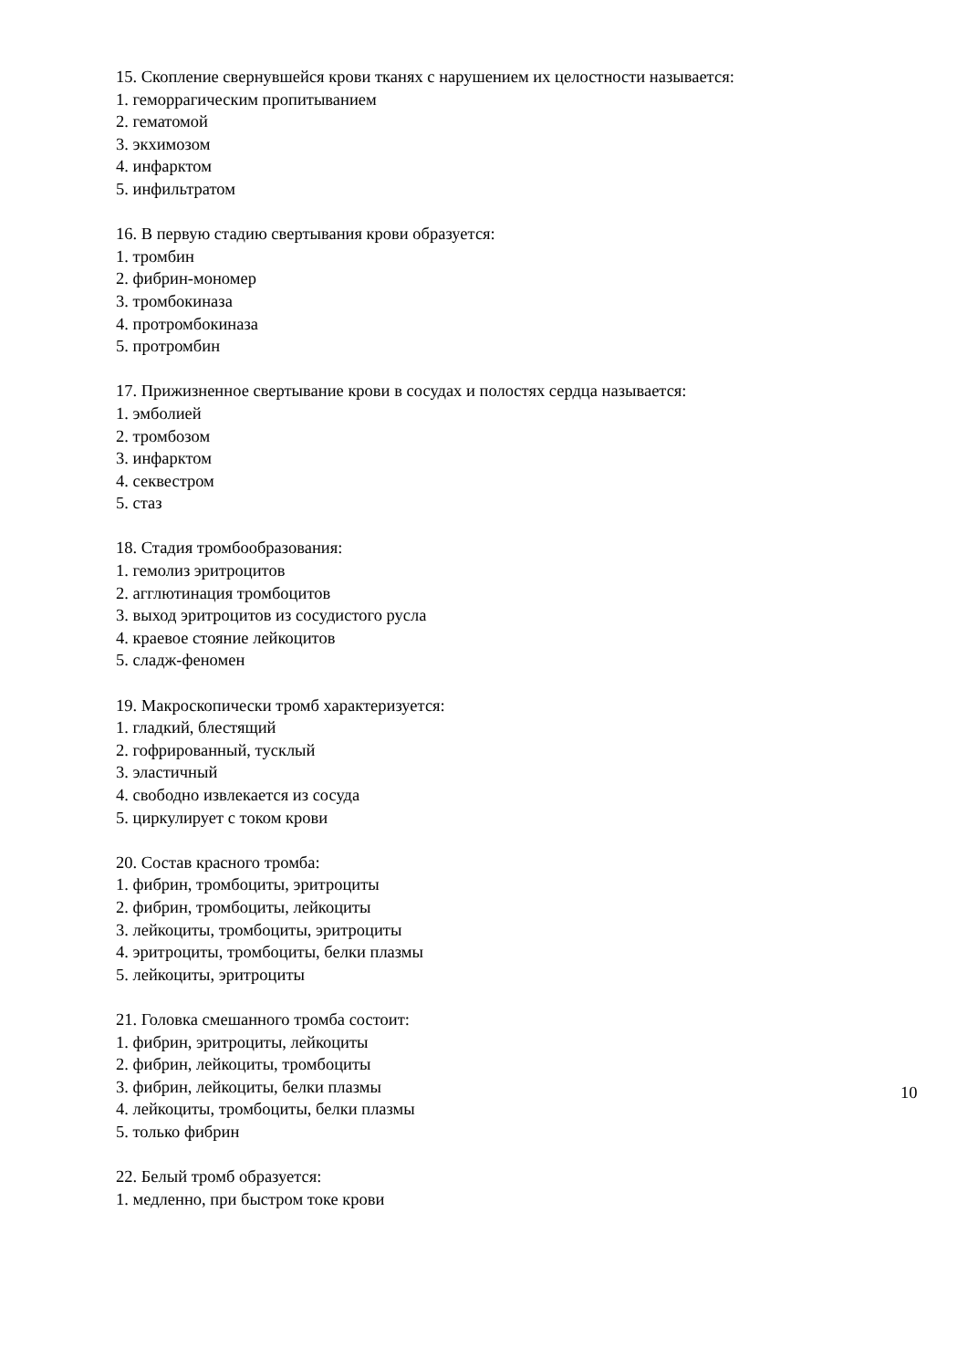15. Скопление свернувшейся крови тканях с нарушением их целостности называется:
1. геморрагическим пропитыванием
2. гематомой
3. экхимозом
4. инфарктом
5. инфильтратом
16. В первую стадию свертывания крови образуется:
1. тромбин
2. фибрин-мономер
3. тромбокиназа
4. протромбокиназа
5. протромбин
17. Прижизненное свертывание крови в сосудах и полостях сердца называется:
1. эмболией
2. тромбозом
3. инфарктом
4. секвестром
5. стаз
18. Стадия тромбообразования:
1. гемолиз эритроцитов
2. агглютинация тромбоцитов
3. выход эритроцитов из сосудистого русла
4. краевое стояние лейкоцитов
5. сладж-феномен
19. Макроскопически тромб характеризуется:
1. гладкий, блестящий
2. гофрированный, тусклый
3. эластичный
4. свободно извлекается из сосуда
5. циркулирует с током крови
20. Состав красного тромба:
1. фибрин, тромбоциты, эритроциты
2. фибрин, тромбоциты, лейкоциты
3. лейкоциты, тромбоциты, эритроциты
4. эритроциты, тромбоциты, белки плазмы
5. лейкоциты, эритроциты
21. Головка смешанного тромба состоит:
1. фибрин, эритроциты, лейкоциты
2. фибрин, лейкоциты, тромбоциты
3. фибрин, лейкоциты, белки плазмы
4. лейкоциты, тромбоциты, белки плазмы
5. только фибрин
22. Белый тромб образуется:
1. медленно, при быстром токе крови
10